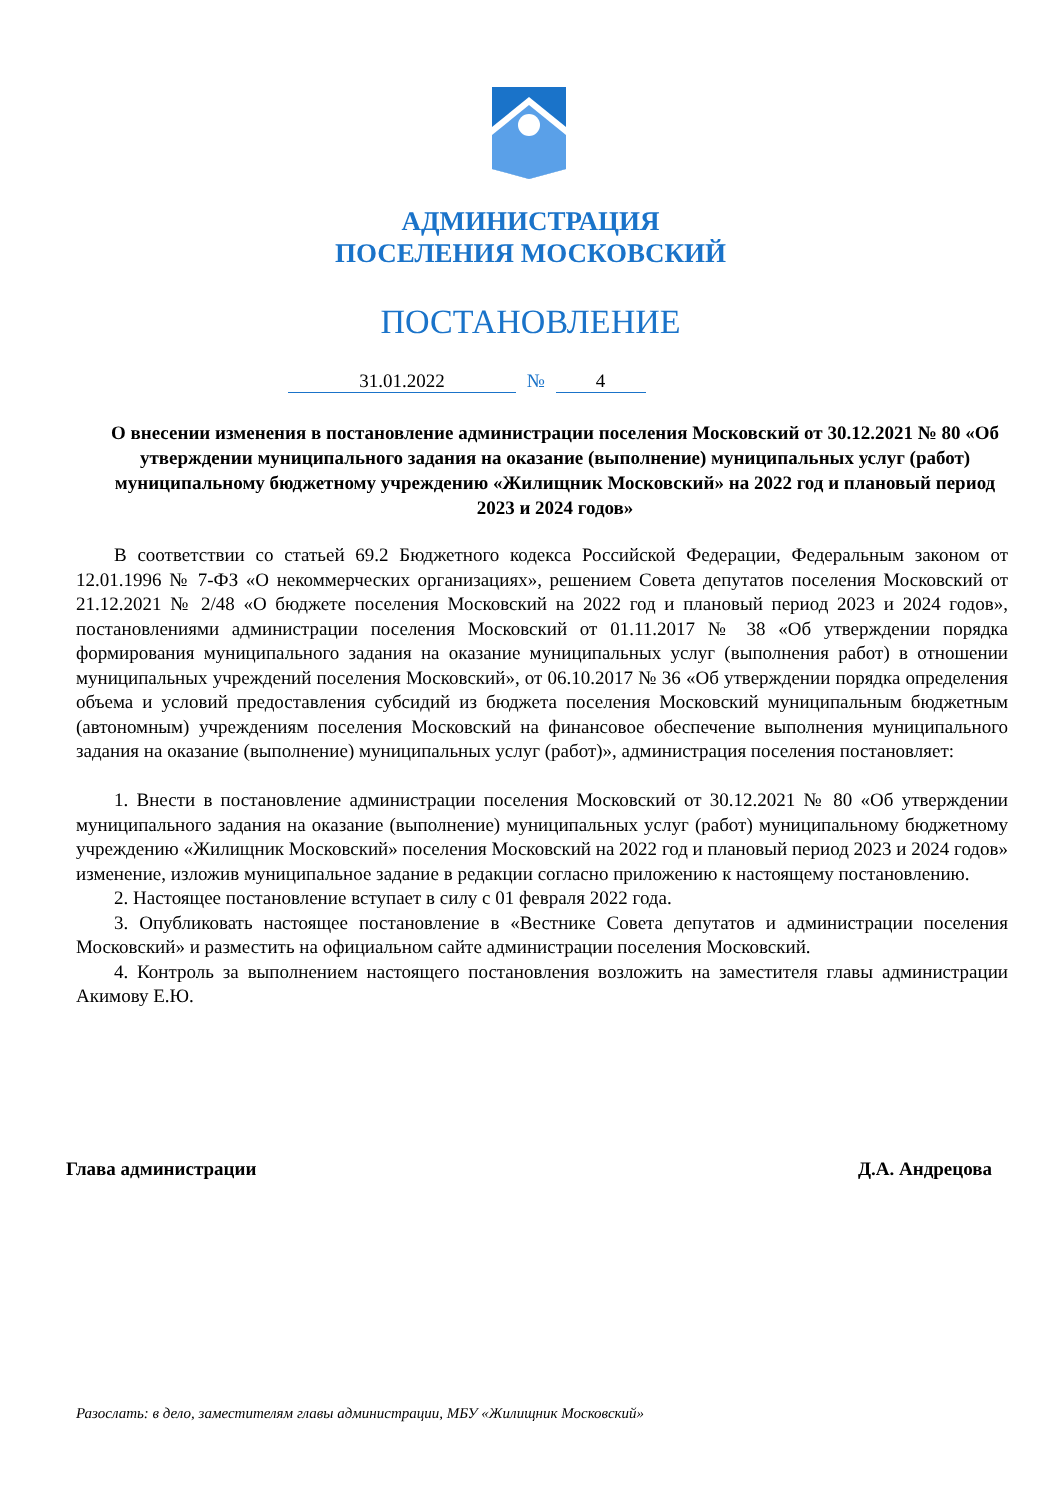АДМИНИСТРАЦИЯ
ПОСЕЛЕНИЯ МОСКОВСКИЙ
ПОСТАНОВЛЕНИЕ
31.01.2022 № 4
О внесении изменения в постановление администрации поселения Московский от 30.12.2021 № 80 «Об утверждении муниципального задания на оказание (выполнение) муниципальных услуг (работ) муниципальному бюджетному учреждению «Жилищник Московский» на 2022 год и плановый период 2023 и 2024 годов»
В соответствии со статьей 69.2 Бюджетного кодекса Российской Федерации, Федеральным законом от 12.01.1996 № 7-ФЗ «О некоммерческих организациях», решением Совета депутатов поселения Московский от 21.12.2021 № 2/48 «О бюджете поселения Московский на 2022 год и плановый период 2023 и 2024 годов», постановлениями администрации поселения Московский от 01.11.2017 № 38 «Об утверждении порядка формирования муниципального задания на оказание муниципальных услуг (выполнения работ) в отношении муниципальных учреждений поселения Московский», от 06.10.2017 № 36 «Об утверждении порядка определения объема и условий предоставления субсидий из бюджета поселения Московский муниципальным бюджетным (автономным) учреждениям поселения Московский на финансовое обеспечение выполнения муниципального задания на оказание (выполнение) муниципальных услуг (работ)», администрация поселения постановляет:
1. Внести в постановление администрации поселения Московский от 30.12.2021 № 80 «Об утверждении муниципального задания на оказание (выполнение) муниципальных услуг (работ) муниципальному бюджетному учреждению «Жилищник Московский» поселения Московский на 2022 год и плановый период 2023 и 2024 годов» изменение, изложив муниципальное задание в редакции согласно приложению к настоящему постановлению.
2. Настоящее постановление вступает в силу с 01 февраля 2022 года.
3. Опубликовать настоящее постановление в «Вестнике Совета депутатов и администрации поселения Московский» и разместить на официальном сайте администрации поселения Московский.
4. Контроль за выполнением настоящего постановления возложить на заместителя главы администрации Акимову Е.Ю.
Глава администрации Д.А. Андрецова
Разослать: в дело, заместителям главы администрации, МБУ «Жилищник Московский»